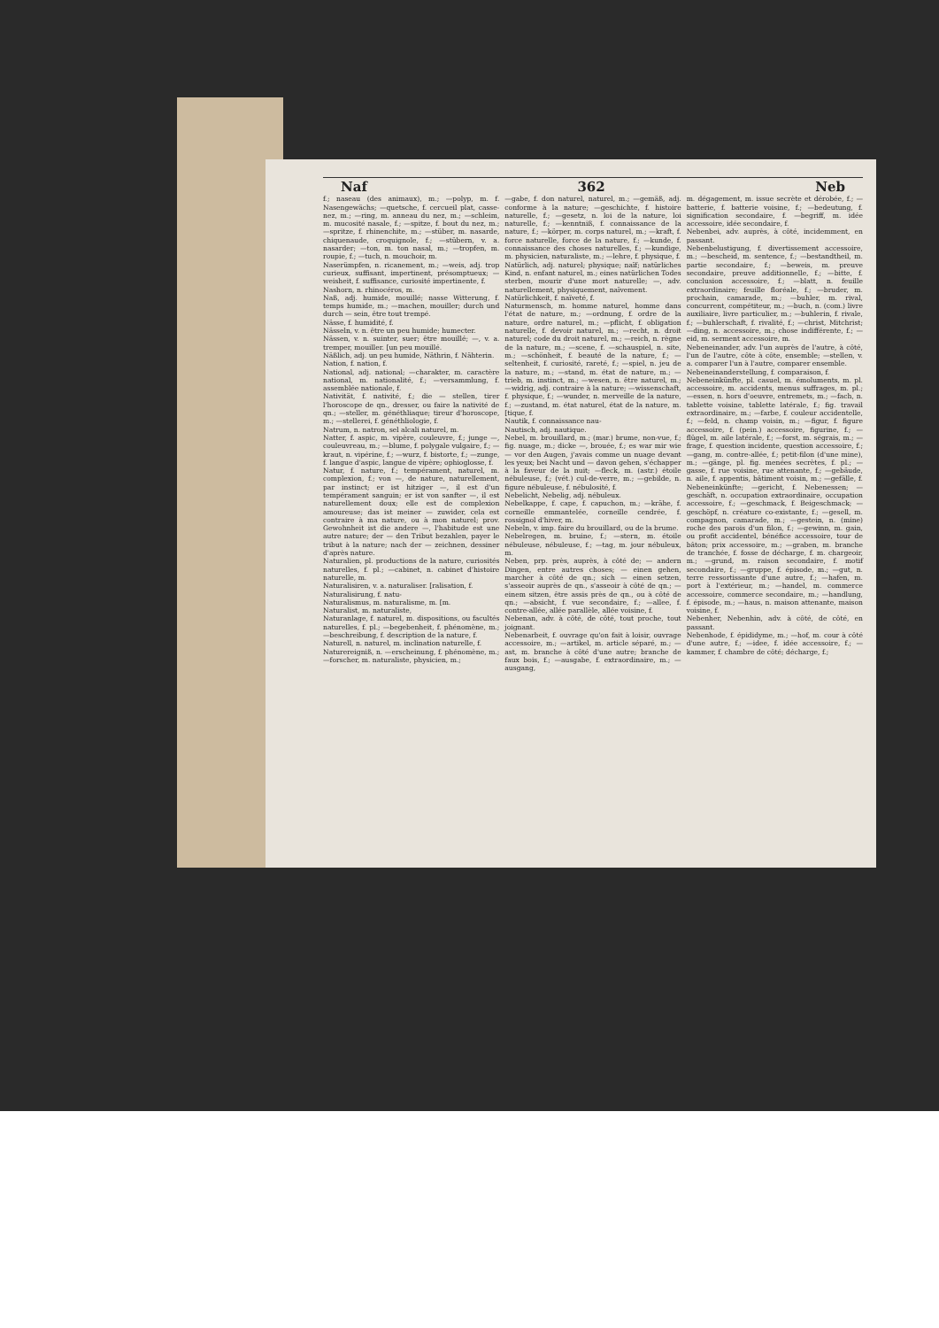Naf 362 Neb
f.; naseau (des animaux), m.; —polyp, m. f. Nasengewächs; —quetsche, f. cercueil plat, casse-nez, m.; —ring, m. anneau du nez, m.; —schleim, m. mucosité nasale, f.; —spitze, f. bout du nez, m.; —spritze, f. rhinenchite, m.; —stüber, m. nasarde, chiquenaude, croquignole, f.; —stübern, v. a. nasarder; —ton, m. ton nasal, m.; —tropfen, m. roupie, f.; —tuch, n. mouchoir, m.
Naserümpfen, n. ricanement, m.; —weis, adj. trop curieux, suffisant, impertinent, présomptueux; —weisheit, f. suffisance, curiosité impertinente, f.
Nashorn, n. rhinocéros, m.
Naß, adj. humide, mouillé; nasse Witterung, f. temps humide, m.; —machen, mouiller; durch und durch — sein, être tout trempé.
Nässe, f. humidité, f.
Nässeln, v. n. être un peu humide; humecter.
Nässen, v. n. suinter, suer; être mouillé; —, v. a. tremper, mouiller. [un peu mouillé.
Näßlich, adj. un peu humide, Näthrin, f. Nähterin.
Nation, f. nation, f.
National, adj. national; —charakter, m. caractère national, m. nationalité, f.; —versammlung, f. assemblée nationale, f.
Nativität, f. nativité, f.; die — stellen, tirer l'horoscope de qn., dresser, ou faire la nativité de qn.; —steller, m. généthliaque; tireur d'horoscope, m.; —stellerei, f. généthliologie, f.
Natrum, n. natron, sel alcali naturel, m.
Natter, f. aspic, m. vipère, couleuvre, f.; junge —, couleuvreau, m.; —blume, f. polygale vulgaire, f.; —kraut, n. vipérine, f.; —wurz, f. bistorte, f.; —zunge, f. langue d'aspic, langue de vipère; ophioglosse, f.
Natur, f. nature, f.; tempérament, naturel, m. complexion, f.; von —, de nature, naturellement, par instinct; er ist hitziger —, il est d'un tempérament sanguin; er ist von sanfter —, il est naturellement doux; elle est de complexion amoureuse; das ist meiner — zuwider, cela est contraire à ma nature, ou à mon naturel; prov. Gewohnheit ist die andere —, l'habitude est une autre nature; der — den Tribut bezahlen, payer le tribut à la nature; nach der — zeichnen, dessiner d'après nature.
Naturalien, pl. productions de la nature, curiosités naturelles, f. pl.; —cabinet, n. cabinet d'histoire naturelle, m.
Naturalisiren, v. a. naturaliser. [ralisation, f.
Naturalisirung, f. natu-
Naturalismus, m. naturalisme, m. [m.
Naturalist, m. naturaliste,
Naturanlage, f. naturel, m. dispositions, ou facultés naturelles, f. pl.; —begebenheit, f. phénomène, m.; —beschreibung, f. description de la nature, f.
Naturell, n. naturel, m. inclination naturelle, f.
Naturereigniß, n. —erscheinung, f. phénomène, m.; —forscher, m. naturaliste, physicien, m.;
—gabe, f. don naturel, naturel, m.; —gemäß, adj. conforme à la nature; —geschichte, f. histoire naturelle, f.; —gesetz, n. loi de la nature, loi naturelle, f.; —kenntniß, f. connaissance de la nature, f.; —körper, m. corps naturel, m.; —kraft, f. force naturelle, force de la nature, f.; —kunde, f. connaissance des choses naturelles, f.; —kundige, m. physicien, naturaliste, m.; —lehre, f. physique, f.
Natürlich, adj. naturel; physique; naïf; natürliches Kind, n. enfant naturel, m.; eines natürlichen Todes sterben, mourir d'une mort naturelle; —, adv. naturellement, physiquement, naïvement.
Natürlichkeit, f. naïveté, f.
Naturmensch, m. homme naturel, homme dans l'état de nature, m.; —ordnung, f. ordre de la nature, ordre naturel, m.; —pflicht, f. obligation naturelle, f. devoir naturel, m.; —recht, n. droit naturel; code du droit naturel, m.; —reich, n. règne de la nature, m.; —scene, f. —schauspiel, n. site, m.; —schönheit, f. beauté de la nature, f.; —seltenheit, f. curiosité, rareté, f.; —spiel, n. jeu de la nature, m.; —stand, m. état de nature, m.; —trieb, m. instinct, m.; —wesen, n. être naturel, m.; —widrig, adj. contraire à la nature; —wissenschaft, f. physique, f.; —wunder, n. merveille de la nature, f.; —zustand, m. état naturel, état de la nature, m. [tique, f.
Nautik, f. connaissance nau-
Nautisch, adj. nautique.
Nebel, m. brouillard, m.; (mar.) brume, non-vue, f.; fig. nuage, m.; dicke —, brouée, f.; es war mir wie — vor den Augen, j'avais comme un nuage devant les yeux; bei Nacht und — davon gehen, s'échapper à la faveur de la nuit; —fleck, m. (astr.) étoile nébuleuse, f.; (vét.) cul-de-verre, m.; —gebilde, n. figure nébuleuse, f. nébulosité, f.
Nebelicht, Nebelig, adj. nébuleux.
Nebelkappe, f. cape, f. capuchon, m.; —krähe, f. corneille emmantelée, corneille cendrée, f. rossignol d'hiver, m.
Nebeln, v. imp. faire du brouillard, ou de la brume.
Nebelregen, m. bruine, f.; —stern, m. étoile nébuleuse, nébuleuse, f.; —tag, m. jour nébuleux, m.
Neben, prp. près, auprès, à côté de; — andern Dingen, entre autres choses; — einen gehen, marcher à côté de qn.; sich — einen setzen, s'asseoir auprès de qn., s'asseoir à côté de qn.; — einem sitzen, être assis près de qn., ou à côté de qn.; —absicht, f. vue secondaire, f.; —allee, f. contre-allée, allée parallèle, allée voisine, f.
Nebenan, adv. à côté, de côté, tout proche, tout joignant.
Nebenarbeit, f. ouvrage qu'on fait à loisir, ouvrage accessoire, m.; —artikel, m. article séparé, m.; —ast, m. branche à côté d'une autre; branche de faux bois, f.; —ausgabe, f. extraordinaire, m.; —ausgang,
m. dégagement, m. issue secrète et dérobée, f.; —batterie, f. batterie voisine, f.; —bedeutung, f. signification secondaire, f. —begriff, m. idée accessoire, idée secondaire, f.
Nebenbei, adv. auprès, à côté, incidemment, en passant.
Nebenbelustigung, f. divertissement accessoire, m.; —bescheid, m. sentence, f.; —bestandtheil, m. partie secondaire, f.; —beweis, m. preuve secondaire, preuve additionnelle, f.; —bitte, f. conclusion accessoire, f.; —blatt, n. feuille extraordinaire; feuille floréale, f.; —bruder, m. prochain, camarade, m.; —buhler, m. rival, concurrent, compétiteur, m.; —buch, n. (com.) livre auxiliaire, livre particulier, m.; —buhlerin, f. rivale, f.; —buhlerschaft, f. rivalité, f.; —christ, Mitchrist; —ding, n. accessoire, m.; chose indifférente, f.; —eid, m. serment accessoire, m.
Nebeneinander, adv. l'un auprès de l'autre, à côté, l'un de l'autre, côte à côte, ensemble; —stellen, v. a. comparer l'un à l'autre, comparer ensemble.
Nebeneinanderstellung, f. comparaison, f.
Nebeneinkünfte, pl. casuel, m. émoluments, m. pl. accessoire, m. accidents, menus suffrages, m. pl.; —essen, n. hors d'oeuvre, entremets, m.; —fach, n. tablette voisine, tablette latérale, f.; fig. travail extraordinaire, m.; —farbe, f. couleur accidentelle, f.; —feld, n. champ voisin, m.; —figur, f. figure accessoire, f. (pein.) accessoire, figurine, f.; —flügel, m. aile latérale, f.; —forst, m. ségrais, m.; —frage, f. question incidente, question accessoire, f.; —gang, m. contre-allée, f.; petit-filon (d'une mine), m.; —gänge, pl. fig. menées secrètes, f. pl.; —gasse, f. rue voisine, rue attenante, f.; —gebäude, n. aile, f. appentis, bâtiment voisin, m.; —gefälle, f. Nebeneinkünfte; —gericht, f. Nebenessen; —geschäft, n. occupation extraordinaire, occupation accessoire, f.; —geschmack, f. Beigeschmack; —geschöpf, n. créature co-existante, f.; —gesell, m. compagnon, camarade, m.; —gestein, n. (mine) roche des parois d'un filon, f.; —gewinn, m. gain, ou profit accidentel, bénéfice accessoire, tour de bâton; prix accessoire, m.; —graben, m. branche de tranchée, f. fosse de décharge, f. m. chargeoir, m.; —grund, m. raison secondaire, f. motif secondaire, f.; —gruppe, f. épisode, m.; —gut, n. terre ressortissante d'une autre, f.; —hafen, m. port à l'extérieur, m.; —handel, m. commerce accessoire, commerce secondaire, m.; —handlung, f. épisode, m.; —haus, n. maison attenante, maison voisine, f.
Nebenher, Nebenhin, adv. à côté, de côté, en passant.
Nebenhode, f. épididyme, m.; —hof, m. cour à côté d'une autre, f.; —idee, f. idée accessoire, f.; —kammer, f. chambre de côté; décharge, f.;